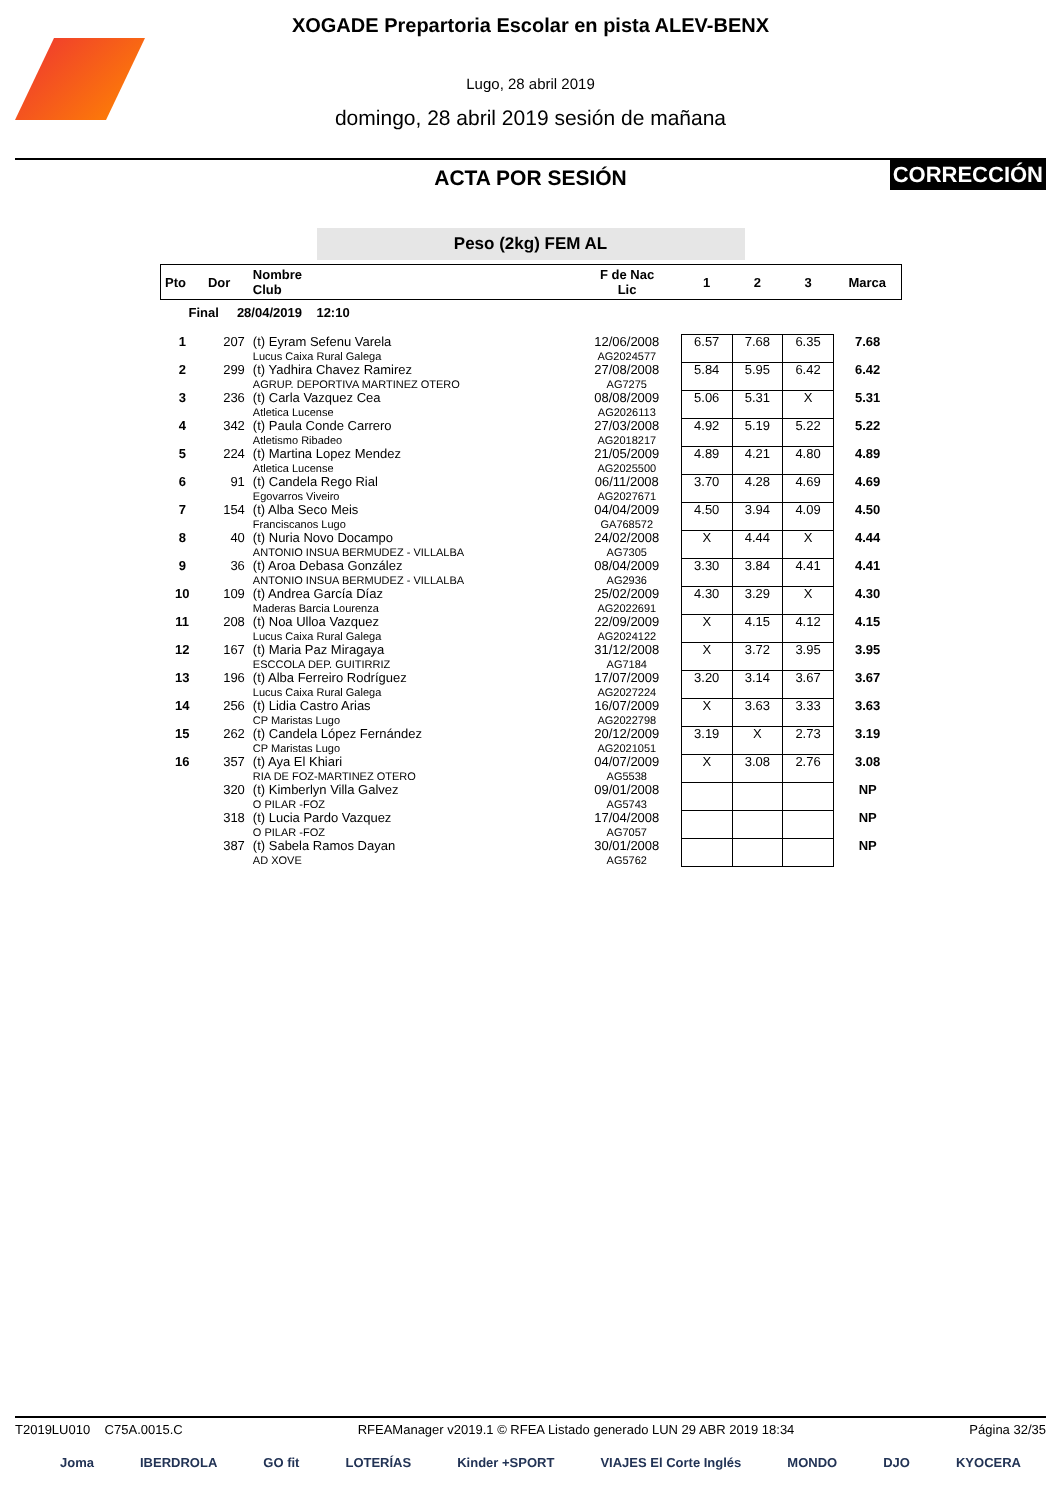XOGADE Prepartoria Escolar en pista ALEV-BENX
Lugo, 28 abril 2019
domingo, 28 abril 2019 sesión de mañana
ACTA POR SESIÓN
CORRECCIÓN
Peso (2kg) FEM AL
| Pto | Dor | Nombre Club | F de Nac Lic | 1 | 2 | 3 | Marca |
| --- | --- | --- | --- | --- | --- | --- | --- |
| Final 28/04/2019 12:10 | | | | | | | |
| 1 | 207 | (t) Eyram Sefenu Varela Lucus Caixa Rural Galega | 12/06/2008 AG2024577 | 6.57 | 7.68 | 6.35 | 7.68 |
| 2 | 299 | (t) Yadhira Chavez Ramirez AGRUP. DEPORTIVA MARTINEZ OTERO | 27/08/2008 AG7275 | 5.84 | 5.95 | 6.42 | 6.42 |
| 3 | 236 | (t) Carla Vazquez Cea Atletica Lucense | 08/08/2009 AG2026113 | 5.06 | 5.31 | X | 5.31 |
| 4 | 342 | (t) Paula Conde Carrero Atletismo Ribadeo | 27/03/2008 AG2018217 | 4.92 | 5.19 | 5.22 | 5.22 |
| 5 | 224 | (t) Martina Lopez Mendez Atletica Lucense | 21/05/2009 AG2025500 | 4.89 | 4.21 | 4.80 | 4.89 |
| 6 | 91 | (t) Candela Rego Rial Egovarros Viveiro | 06/11/2008 AG2027671 | 3.70 | 4.28 | 4.69 | 4.69 |
| 7 | 154 | (t) Alba Seco Meis Franciscanos Lugo | 04/04/2009 GA768572 | 4.50 | 3.94 | 4.09 | 4.50 |
| 8 | 40 | (t) Nuria Novo Docampo ANTONIO INSUA BERMUDEZ - VILLALBA | 24/02/2008 AG7305 | X | 4.44 | X | 4.44 |
| 9 | 36 | (t) Aroa Debasa González ANTONIO INSUA BERMUDEZ - VILLALBA | 08/04/2009 AG2936 | 3.30 | 3.84 | 4.41 | 4.41 |
| 10 | 109 | (t) Andrea García Díaz Maderas Barcia Lourenza | 25/02/2009 AG2022691 | 4.30 | 3.29 | X | 4.30 |
| 11 | 208 | (t) Noa Ulloa Vazquez Lucus Caixa Rural Galega | 22/09/2009 AG2024122 | X | 4.15 | 4.12 | 4.15 |
| 12 | 167 | (t) Maria Paz Miragaya ESCCOLA DEP. GUITIRRIZ | 31/12/2008 AG7184 | X | 3.72 | 3.95 | 3.95 |
| 13 | 196 | (t) Alba Ferreiro Rodríguez Lucus Caixa Rural Galega | 17/07/2009 AG2027224 | 3.20 | 3.14 | 3.67 | 3.67 |
| 14 | 256 | (t) Lidia Castro Arias CP Maristas Lugo | 16/07/2009 AG2022798 | X | 3.63 | 3.33 | 3.63 |
| 15 | 262 | (t) Candela López Fernández CP Maristas Lugo | 20/12/2009 AG2021051 | 3.19 | X | 2.73 | 3.19 |
| 16 | 357 | (t) Aya El Khiari RIA DE FOZ-MARTINEZ OTERO | 04/07/2009 AG5538 | X | 3.08 | 2.76 | 3.08 |
| | 320 | (t) Kimberlyn Villa Galvez O PILAR -FOZ | 09/01/2008 AG5743 | | | | NP |
| | 318 | (t) Lucia Pardo Vazquez O PILAR -FOZ | 17/04/2008 AG7057 | | | | NP |
| | 387 | (t) Sabela Ramos Dayan AD XOVE | 30/01/2008 AG5762 | | | | NP |
T2019LU010 C75A.0015.C RFEAManager v2019.1 © RFEA Listado generado LUN 29 ABR 2019 18:34 Página 32/35
Joma IBERDROLA GO fit LOTERÍAS Kinder +SPORT VIAJES El Corte Inglés MONDO DJO KYOCERA